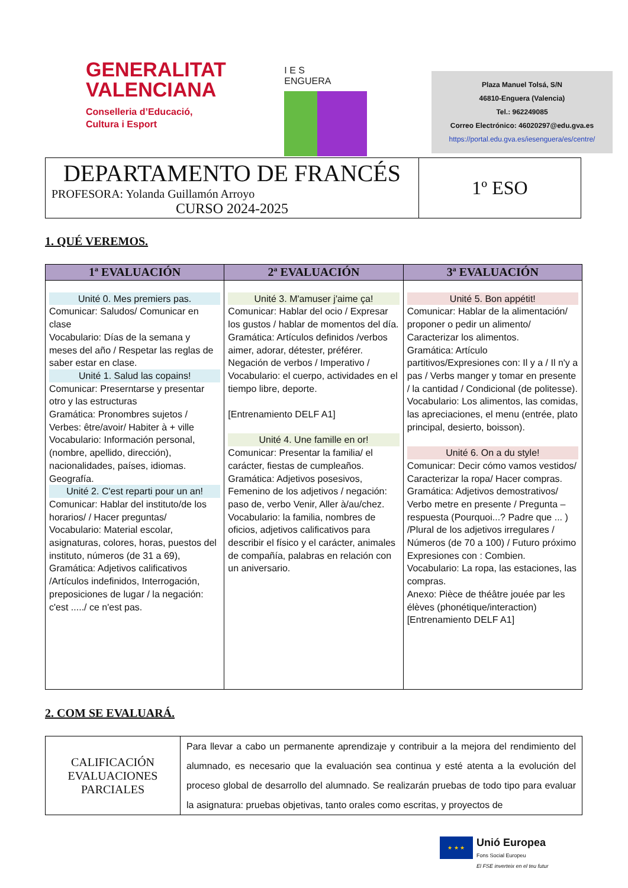GENERALITAT
VALENCIANA
Conselleria d’Educació,
Cultura i Esport
I E S
ENGUERA
Plaza Manuel Tolsá, S/N
46810-Enguera (Valencia)
Tel.: 962249085
Correo Electrónico: 46020297@edu.gva.es
https://portal.edu.gva.es/iesenguera/es/centre/
| DEPARTAMENTO DE FRANCÉS PROFESORA: Yolanda Guillamón Arroyo CURSO 2024-2025 | 1º ESO |
1. QUÉ VEREMOS.
| 1ª EVALUACIÓN | 2ª EVALUACIÓN | 3ª EVALUACIÓN |
| --- | --- | --- |
| Unité 0. Mes premiers pas. Comunicar: Saludos/ Comunicar en clase Vocabulario: Días de la semana y meses del año / Respetar las reglas de saber estar en clase. Unité 1. Salud las copains! Comunicar: Preserntarse y presentar otro y las estructuras Gramática: Pronombres sujetos / Verbes: être/avoir/ Habiter à + ville Vocabulario: Información personal, (nombre, apellido, dirección), nacionalidades, países, idiomas. Geografía. Unité 2. C'est reparti pour un an! Comunicar: Hablar del instituto/de los horarios/ / Hacer preguntas/ Vocabulario: Material escolar, asignaturas, colores, horas, puestos del instituto, números (de 31 a 69), Gramática: Adjetivos calificativos /Artículos indefinidos, Interrogación, preposiciones de lugar / la negación: c'est ...../ ce n'est pas. | Unité 3. M'amuser j'aime ça! Comunicar: Hablar del ocio / Expresar los gustos / hablar de momentos del día. Gramática: Artículos definidos /verbos aimer, adorar, détester, préférer. Negación de verbos / Imperativo / Vocabulario: el cuerpo, actividades en el tiempo libre, deporte. [Entrenamiento DELF A1] Unité 4. Une famille en or! Comunicar: Presentar la familia/ el carácter, fiestas de cumpleaños. Gramática: Adjetivos posesivos, Femenino de los adjetivos / negación: paso de, verbo Venir, Aller à/au/chez. Vocabulario: la familia, nombres de oficios, adjetivos calificativos para describir el físico y el carácter, animales de compañía, palabras en relación con un aniversario. | Unité 5. Bon appétit! Comunicar: Hablar de la alimentación/ proponer o pedir un alimento/ Caracterizar los alimentos. Gramática: Artículo partitivos/Expresiones con: Il y a / Il n'y a pas / Verbs manger y tomar en presente / la cantidad / Condicional (de politesse). Vocabulario: Los alimentos, las comidas, las apreciaciones, el menu (entrée, plato principal, desierto, boisson). Unité 6. On a du style! Comunicar: Decir cómo vamos vestidos/ Caracterizar la ropa/ Hacer compras. Gramática: Adjetivos demostrativos/ Verbo metre en presente / Pregunta – respuesta (Pourquoi...? Padre que ... ) /Plural de los adjetivos irregulares / Números (de 70 a 100) / Futuro próximo Expresiones con : Combien. Vocabulario: La ropa, las estaciones, las compras. Anexo: Pièce de théâtre jouée par les élèves (phonétique/interaction) [Entrenamiento DELF A1] |
2. COM SE EVALUARÁ.
| CALIFICACIÓN EVALUACIONES PARCIALES | Para llevar a cabo un permanente aprendizaje y contribuir a la mejora del rendimiento del alumnado, es necesario que la evaluación sea continua y esté atenta a la evolución del proceso global de desarrollo del alumnado. Se realizarán pruebas de todo tipo para evaluar la asignatura: pruebas objetivas, tanto orales como escritas, y proyectos de |
★ ★ ★
Unió Europea
Fons Social Europeu
El FSE inverteix en el teu futur